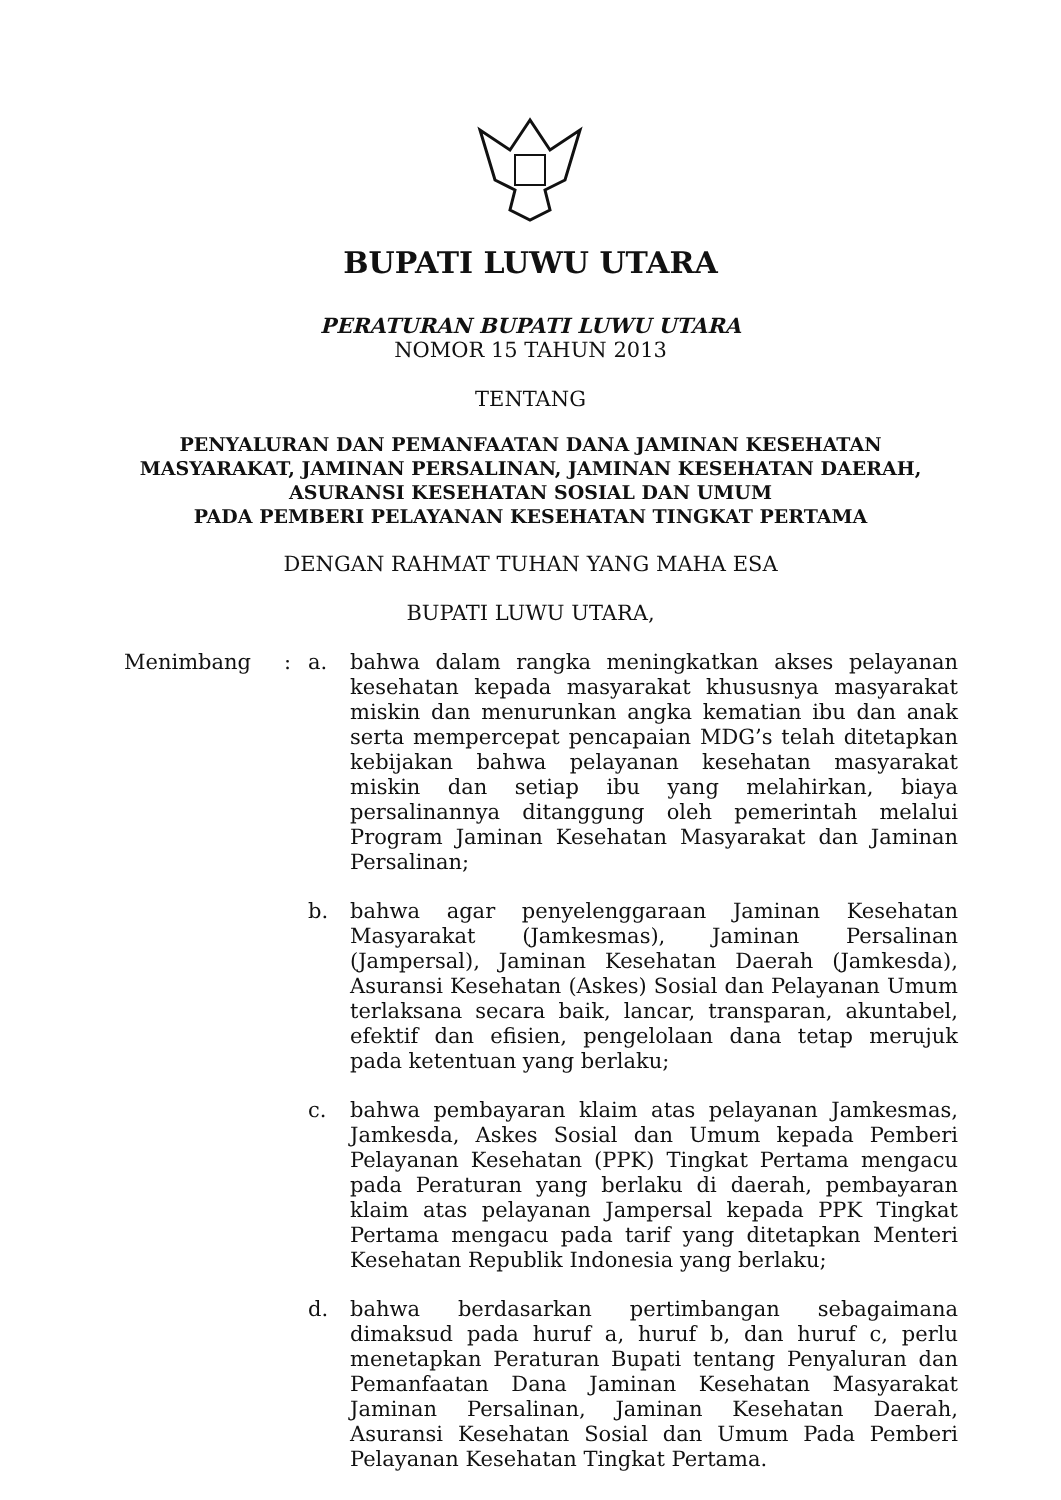BUPATI LUWU UTARA
PERATURAN BUPATI LUWU UTARA
NOMOR 15 TAHUN 2013
TENTANG
PENYALURAN DAN PEMANFAATAN DANA JAMINAN KESEHATAN
MASYARAKAT, JAMINAN PERSALINAN, JAMINAN KESEHATAN DAERAH,
ASURANSI KESEHATAN SOSIAL DAN UMUM
PADA PEMBERI PELAYANAN KESEHATAN TINGKAT PERTAMA
DENGAN RAHMAT TUHAN YANG MAHA ESA
BUPATI LUWU UTARA,
Menimbang : a. bahwa dalam rangka meningkatkan akses pelayanan kesehatan kepada masyarakat khususnya masyarakat miskin dan menurunkan angka kematian ibu dan anak serta mempercepat pencapaian MDG’s telah ditetapkan kebijakan bahwa pelayanan kesehatan masyarakat miskin dan setiap ibu yang melahirkan, biaya persalinannya ditanggung oleh pemerintah melalui Program Jaminan Kesehatan Masyarakat dan Jaminan Persalinan;
b. bahwa agar penyelenggaraan Jaminan Kesehatan Masyarakat (Jamkesmas), Jaminan Persalinan (Jampersal), Jaminan Kesehatan Daerah (Jamkesda), Asuransi Kesehatan (Askes) Sosial dan Pelayanan Umum terlaksana secara baik, lancar, transparan, akuntabel, efektif dan efisien, pengelolaan dana tetap merujuk pada ketentuan yang berlaku;
c. bahwa pembayaran klaim atas pelayanan Jamkesmas, Jamkesda, Askes Sosial dan Umum kepada Pemberi Pelayanan Kesehatan (PPK) Tingkat Pertama mengacu pada Peraturan yang berlaku di daerah, pembayaran klaim atas pelayanan Jampersal kepada PPK Tingkat Pertama mengacu pada tarif yang ditetapkan Menteri Kesehatan Republik Indonesia yang berlaku;
d. bahwa berdasarkan pertimbangan sebagaimana dimaksud pada huruf a, huruf b, dan huruf c, perlu menetapkan Peraturan Bupati tentang Penyaluran dan Pemanfaatan Dana Jaminan Kesehatan Masyarakat Jaminan Persalinan, Jaminan Kesehatan Daerah, Asuransi Kesehatan Sosial dan Umum Pada Pemberi Pelayanan Kesehatan Tingkat Pertama.